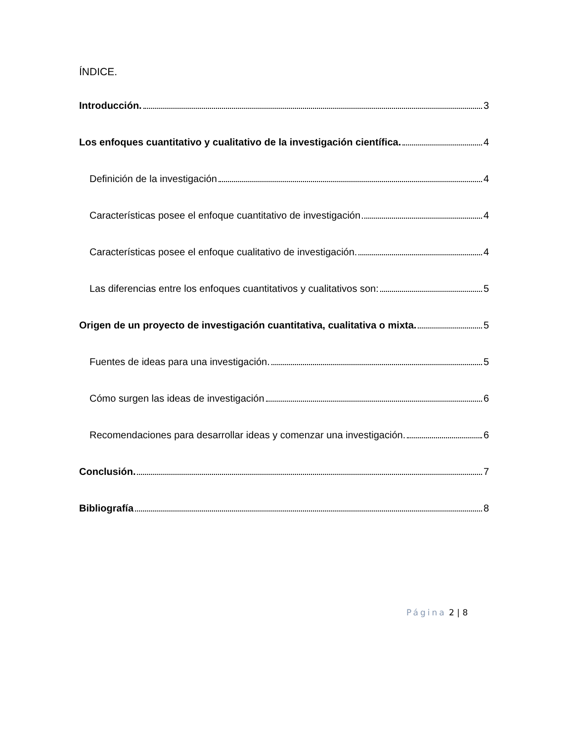ÍNDICE.
Introducción. 3
Los enfoques cuantitativo y cualitativo de la investigación científica. 4
Definición de la investigación 4
Características posee el enfoque cuantitativo de investigación 4
Características posee el enfoque cualitativo de investigación. 4
Las diferencias entre los enfoques cuantitativos y cualitativos son: 5
Origen de un proyecto de investigación cuantitativa, cualitativa o mixta. 5
Fuentes de ideas para una investigación. 5
Cómo surgen las ideas de investigación 6
Recomendaciones para desarrollar ideas y comenzar una investigación. 6
Conclusión. 7
Bibliografía 8
Página 2 | 8